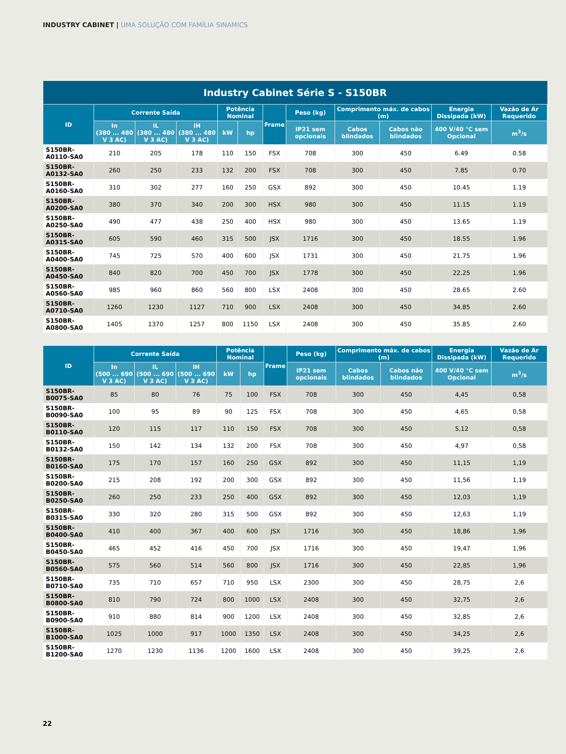INDUSTRY CABINET | UMA SOLUÇÃO COM FAMÍLIA SINAMICS
| Industry Cabinet Série S - S150BR | | | | | | | | | | | |
| --- | --- | --- | --- | --- | --- | --- | --- | --- | --- | --- | --- |
| ID | Corrente Saída | | | Potência Nominal | | Frame | Peso (kg) | Comprimento máx. de cabos (m) | | Energia Dissipada (kW) | Vazão de Ar Requerido |
| | In (380 ... 480 V 3 AC) | IL (380 ... 480 V 3 AC) | IH (380 ... 480 V 3 AC) | kW | hp | | IP21 sem opcionais | Cabos blindados | Cabos não blindados | 400 V/40 °C sem Opcional | m<sup>3</sup>/s |
| S150BR-A0110-SA0 | 210 | 205 | 178 | 110 | 150 | FSX | 708 | 300 | 450 | 6.49 | 0.58 |
| S150BR-A0132-SA0 | 260 | 250 | 233 | 132 | 200 | FSX | 708 | 300 | 450 | 7.85 | 0.70 |
| S150BR-A0160-SA0 | 310 | 302 | 277 | 160 | 250 | GSX | 892 | 300 | 450 | 10.45 | 1.19 |
| S150BR-A0200-SA0 | 380 | 370 | 340 | 200 | 300 | HSX | 980 | 300 | 450 | 11.15 | 1.19 |
| S150BR-A0250-SA0 | 490 | 477 | 438 | 250 | 400 | HSX | 980 | 300 | 450 | 13.65 | 1.19 |
| S150BR-A0315-SA0 | 605 | 590 | 460 | 315 | 500 | JSX | 1716 | 300 | 450 | 18.55 | 1.96 |
| S150BR-A0400-SA0 | 745 | 725 | 570 | 400 | 600 | JSX | 1731 | 300 | 450 | 21.75 | 1.96 |
| S150BR-A0450-SA0 | 840 | 820 | 700 | 450 | 700 | JSX | 1778 | 300 | 450 | 22.25 | 1.96 |
| S150BR-A0560-SA0 | 985 | 960 | 860 | 560 | 800 | LSX | 2408 | 300 | 450 | 28.65 | 2.60 |
| S150BR-A0710-SA0 | 1260 | 1230 | 1127 | 710 | 900 | LSX | 2408 | 300 | 450 | 34.85 | 2.60 |
| S150BR-A0800-SA0 | 1405 | 1370 | 1257 | 800 | 1150 | LSX | 2408 | 300 | 450 | 35.85 | 2.60 |
| ID | Corrente Saída | | | Potência Nominal | | Frame | Peso (kg) | Comprimento máx. de cabos (m) | | Energia Dissipada (kW) | Vazão de Ar Requerido |
| --- | --- | --- | --- | --- | --- | --- | --- | --- | --- | --- | --- |
| | In (500 ... 690 V 3 AC) | IL (500 ... 690 V 3 AC) | IH (500 ... 690 V 3 AC) | kW | hp | | IP21 sem opcionais | Cabos blindados | Cabos não blindados | 400 V/40 °C sem Opcional | m<sup>3</sup>/s |
| S150BR-B0075-SA0 | 85 | 80 | 76 | 75 | 100 | FSX | 708 | 300 | 450 | 4,45 | 0,58 |
| S150BR-B0090-SA0 | 100 | 95 | 89 | 90 | 125 | FSX | 708 | 300 | 450 | 4,65 | 0,58 |
| S150BR-B0110-SA0 | 120 | 115 | 117 | 110 | 150 | FSX | 708 | 300 | 450 | 5,12 | 0,58 |
| S150BR-B0132-SA0 | 150 | 142 | 134 | 132 | 200 | FSX | 708 | 300 | 450 | 4,97 | 0,58 |
| S150BR-B0160-SA0 | 175 | 170 | 157 | 160 | 250 | GSX | 892 | 300 | 450 | 11,15 | 1,19 |
| S150BR-B0200-SA0 | 215 | 208 | 192 | 200 | 300 | GSX | 892 | 300 | 450 | 11,56 | 1,19 |
| S150BR-B0250-SA0 | 260 | 250 | 233 | 250 | 400 | GSX | 892 | 300 | 450 | 12,03 | 1,19 |
| S150BR-B0315-SA0 | 330 | 320 | 280 | 315 | 500 | GSX | 892 | 300 | 450 | 12,63 | 1,19 |
| S150BR-B0400-SA0 | 410 | 400 | 367 | 400 | 600 | JSX | 1716 | 300 | 450 | 18,86 | 1,96 |
| S150BR-B0450-SA0 | 465 | 452 | 416 | 450 | 700 | JSX | 1716 | 300 | 450 | 19,47 | 1,96 |
| S150BR-B0560-SA0 | 575 | 560 | 514 | 560 | 800 | JSX | 1716 | 300 | 450 | 22,85 | 1,96 |
| S150BR-B0710-SA0 | 735 | 710 | 657 | 710 | 950 | LSX | 2300 | 300 | 450 | 28,75 | 2,6 |
| S150BR-B0800-SA0 | 810 | 790 | 724 | 800 | 1000 | LSX | 2408 | 300 | 450 | 32,75 | 2,6 |
| S150BR-B0900-SA0 | 910 | 880 | 814 | 900 | 1200 | LSX | 2408 | 300 | 450 | 32,85 | 2,6 |
| S150BR-B1000-SA0 | 1025 | 1000 | 917 | 1000 | 1350 | LSX | 2408 | 300 | 450 | 34,25 | 2,6 |
| S150BR-B1200-SA0 | 1270 | 1230 | 1136 | 1200 | 1600 | LSX | 2408 | 300 | 450 | 39,25 | 2,6 |
22